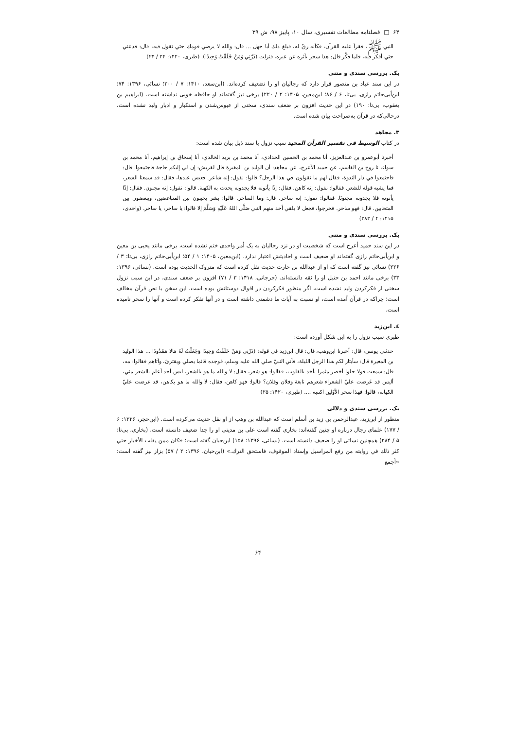۶۴ □ فصلنامه مطالعات تفسیری، سال ۱۰، پاییز ۹۸، ش ۳۹
النبي ﷺ، فقرأ عليه القرآن، فكأنه رقّ له، فبلغ ذلك أبا جهل ... قال: والله لا يرضي قومك حتي تقول فيه، قال: فدعني حتي أفكر فيه، فلما فكَّر قال: هذا سحر يأثره عن غيره، فنزلت (ذَرْنِي وَمَنْ خَلَقْتُ وَحِيدًا). (طبری، ۱۴۲۰: ۲۴ / ۲۴)
یک. بررسی سندی و متنی
در این سند عباد بن منصور قرار دارد که رجالیان او را تضعیف کرده‌اند. (ابن‌سعد، ۱۴۱۰: ۷ / ۲۰۰؛ نسائی، ۱۳۹۶: ۷۴؛ ابن‌أبی‌حاتم رازی، بی‌تا، ۶ / ۸۶؛ ابن‌معین، ۱۴۰۵: ۲ / ۲۲۰) برخی نیز گفته‌اند او حافظه خوبی نداشته است. (ابراهیم بن یعقوب، بی‌تا: ۱۹۰) در این حدیث افزون بر ضعف سندی، سخنی از عبوس‌شدن و استکبار و ادبار ولید نشده است، درحالی‌که در قرآن به‌صراحت بیان شده است.
۳. مجاهد
در کتاب الوسیط فی تفسیر القرآن المجید سبب نزول با سند ذیل بیان شده است:
أخبرنا أبوعمرو بن عبدالعزيز، أنا محمد بن الحسين الحدادي، أنا محمد بن بريد الخالدي، أنا إسحاق بن إبراهيم، أنا محمد بن سواء، نا روح بن القاسم، عن حميد الأعرج، عن مجاهد: أن الوليد بن المغيرة قال لقريش: إن لي إليكم حاجة فاجتمعوا. قال: فاجتمعوا في دار الندوة، فقال لهم ما تقولون في هذا الرجل؟ قالوا: نقول: إنه شاعر. فعبس عندها، فقال: قد سمعنا الشعر، فما يشبه قوله للشعر. فقالوا: نقول: إنه كاهن. فقال: إذًا يأتونه فلا يجدونه يحدث به الكهنة. قالوا: نقول: إنه مجنون. فقال: إذًا يأتونه فلا يجدونه مجنونًا. فقالوا: نقول: إنه ساحر. قال: وما الساحر. قالوا: بشر يحببون بين المتباغضين، ويبغضون بين المتحابين. قال: فهو ساحر. فخرجوا، فجعل لا يلقي أحد منهم النبي صَلَّى اللهُ عَلَيْهِ وَسَلَّمَ إلا قالوا: يا ساحر، يا ساحر. (واحدی، ۱۴۱۵: ۴ / ۳۸۳)
یک. بررسی سندی و متنی
در این سند حمید أعرج است که شخصیت او در نزد رجالیان به یک أمر واحدی ختم نشده است، برخی مانند یحیی ین معین و ابن‌أبی‌حاتم رازی گفته‌اند او ضعیف است و احادیثش اعتبار ندارد. (ابن‌معین، ۱۴۰۵: ۱ / ۵۴؛ ابن‌أبی‌حاتم رازی، بی‌تا: ۳ / ۲۲۶) نسائی نیز گفته است که او از عبدالله بن حارث حدیث نقل کرده است که متروک الحدیث بوده است. (نسائی، ۱۳۹۶: ۳۳) برخی مانند احمد بن حنبل او را ثقه دانسته‌اند. (جرجانی، ۱۴۱۸: ۳ / ۷۱) افزون بر ضعف سندی، در این سبب نزول سخنی از فکرکردن ولید نشده است، اگر منظور فکرکردن در اقوال دوستانش بوده است، این سخن با نص قرآن مخالف است؛ چراکه در قرآن آمده است، او نسبت به آیات ما دشمنی داشته است و در آنها تفکر کرده است و آنها را سحر نامیده است.
٤. ابن‌زید
طبری سبب نزول را به این شکل آورده است:
حدثني يونس، قال: أخبرنا ابن‌وهب، قال: قال ابن‌زيد في قوله: (ذَرْنِي وَمَنْ خَلَقْتُ وَحِيدًا وَجَعَلْتُ لَهُ مَالا مَمْدُودًا ... هذا الوليد بن المغيرة قال: سأبتار لكم هذا الرجل الليلة، فأتي النبيّ صلي الله عليه وسلم، فوجده قائما يصلي ويقترئ، وأتاهم فقالوا: مه، قال: سمعت قولا حلوا أخضر مثمرا يأخذ بالقلوب، فقالوا: هو شعر، فقال: لا والله ما هو بالشعر، ليس أحد أعلم بالشعر مني، أليس قد عَرضت عليّ الشعراء شعرهم نابغة وفلان وفلان؟ قالوا: فهو كاهن، فقال: لا والله ما هو بكاهن، قد عرضت عليّ الكهانة، قالوا: فهذا سحر الأوّلين اكتتبه .... (طبری، ۱۴۲۰: ۲۵)
یک. بررسی سندی و دلالی
منظور از ابن‌زید، عبدالرحمن بن زید بن أسلم است که عبدالله بن وهب از او نقل حدیث می‌کرده است. (ابن‌حجر، ۱۳۲۶: ۶ / ۱۷۷) علمای رجال درباره او چنین گفته‌اند: بخاری گفته است علی بن مدینی او را جدا ضعیف دانسته است. (بخاری، بی‌تا: ۵ / ۲۸۴) همچنین نسائی او را ضعیف دانسته است. (نسائی، ۱۳۹۶: ۱۵۸) ابن‌حبان گفته است: «كان ممن يقلب الأخبار حتي كثر ذلك في روايته من رفع المراسيل وإسناد الموقوف، فاستحق الترك.» (ابن‌حبان، ۱۳۹۶: ۲ / ۵۷) بزاز نیز گفته است: «أجمع
۶۴